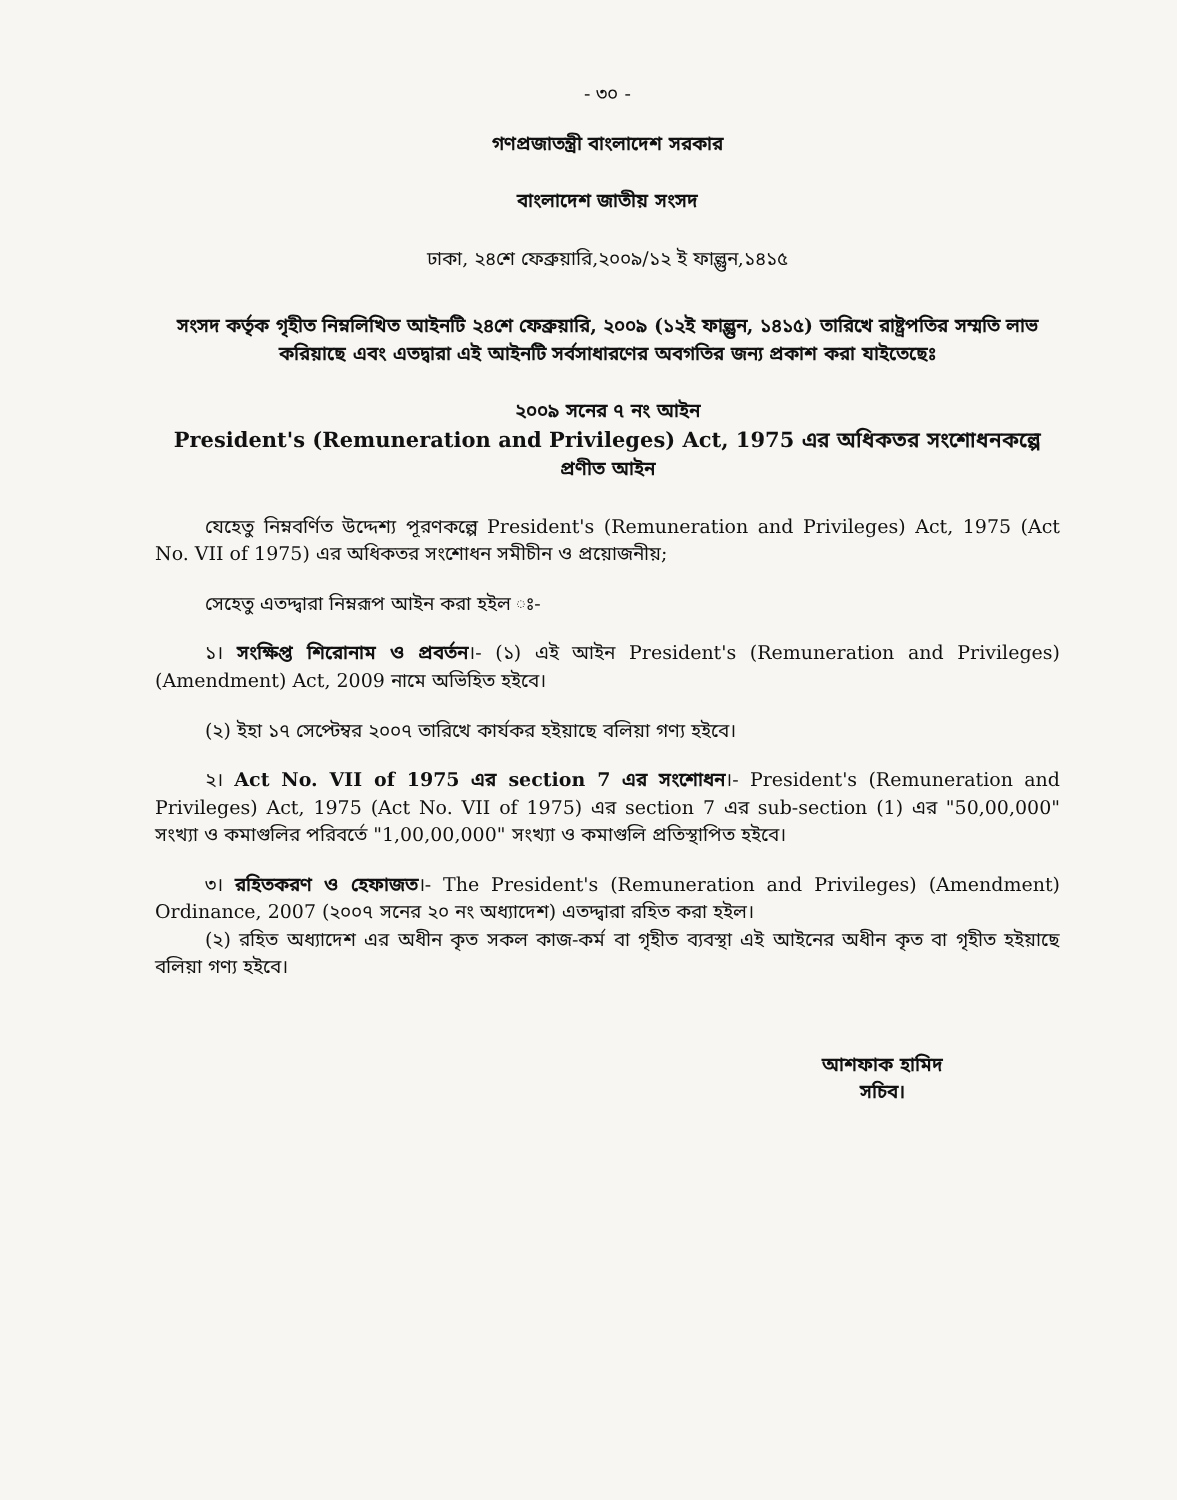- ৩০ -
গণপ্রজাতন্ত্রী বাংলাদেশ সরকার
বাংলাদেশ জাতীয় সংসদ
ঢাকা, ২৪শে ফেব্রুয়ারি,২০০৯/১২ ই ফাল্গুন,১৪১৫
সংসদ কর্তৃক গৃহীত নিম্নলিখিত আইনটি ২৪শে ফেব্রুয়ারি, ২০০৯ (১২ই ফাল্গুন, ১৪১৫) তারিখে রাষ্ট্রপতির সম্মতি লাভ করিয়াছে এবং এতদ্বারা এই আইনটি সর্বসাধারণের অবগতির জন্য প্রকাশ করা যাইতেছেঃ
২০০৯ সনের ৭ নং আইন
President's (Remuneration and Privileges) Act, 1975 এর অধিকতর সংশোধনকল্পে
প্রণীত আইন
যেহেতু নিম্নবর্ণিত উদ্দেশ্য পূরণকল্পে President's (Remuneration and Privileges) Act, 1975 (Act No. VII of 1975) এর অধিকতর সংশোধন সমীচীন ও প্রয়োজনীয়;
সেহেতু এতদ্দ্বারা নিম্নরূপ আইন করা হইল ঃ-
১। সংক্ষিপ্ত শিরোনাম ও প্রবর্তন।- (১) এই আইন President's (Remuneration and Privileges) (Amendment) Act, 2009 নামে অভিহিত হইবে।
(২) ইহা ১৭ সেপ্টেম্বর ২০০৭ তারিখে কার্যকর হইয়াছে বলিয়া গণ্য হইবে।
২। Act No. VII of 1975 এর section 7 এর সংশোধন।- President's (Remuneration and Privileges) Act, 1975 (Act No. VII of 1975) এর section 7 এর sub-section (1) এর "50,00,000" সংখ্যা ও কমাগুলির পরিবর্তে "1,00,00,000" সংখ্যা ও কমাগুলি প্রতিস্থাপিত হইবে।
৩। রহিতকরণ ও হেফাজত।- The President's (Remuneration and Privileges) (Amendment) Ordinance, 2007 (২০০৭ সনের ২০ নং অধ্যাদেশ) এতদ্দ্বারা রহিত করা হইল।
(২) রহিত অধ্যাদেশ এর অধীন কৃত সকল কাজ-কর্ম বা গৃহীত ব্যবস্থা এই আইনের অধীন কৃত বা গৃহীত হইয়াছে বলিয়া গণ্য হইবে।
আশফাক হামিদ
সচিব।